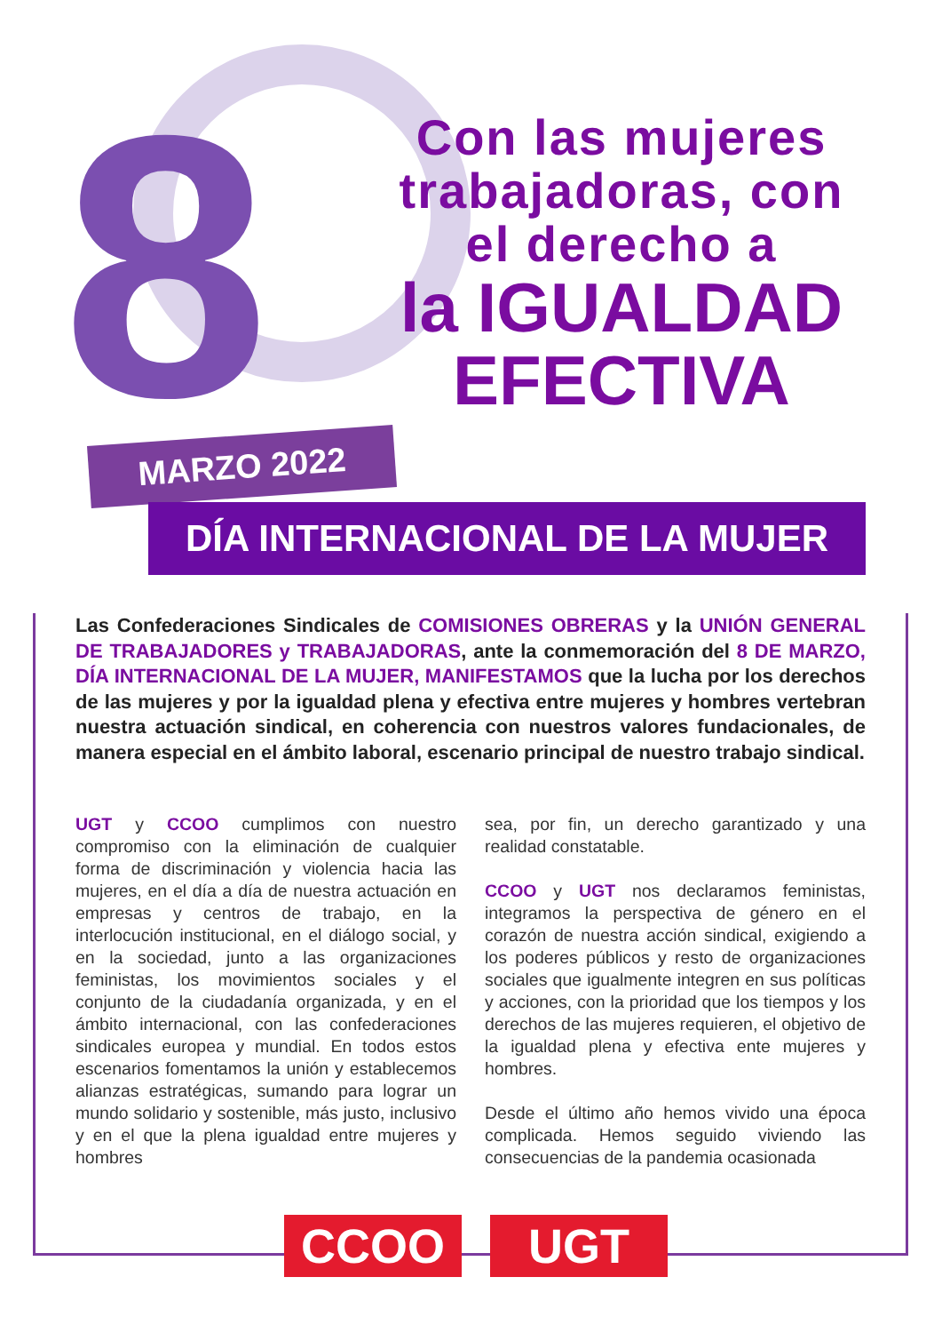8
Con las mujeres trabajadoras, con el derecho a
la IGUALDAD EFECTIVA
MARZO 2022
DÍA INTERNACIONAL DE LA MUJER
Las Confederaciones Sindicales de COMISIONES OBRERAS y la UNIÓN GENERAL DE TRABAJADORES y TRABAJADORAS, ante la conmemoración del 8 DE MARZO, DÍA INTERNACIONAL DE LA MUJER, MANIFESTAMOS que la lucha por los derechos de las mujeres y por la igualdad plena y efectiva entre mujeres y hombres vertebran nuestra actuación sindical, en coherencia con nuestros valores fundacionales, de manera especial en el ámbito laboral, escenario principal de nuestro trabajo sindical.
UGT y CCOO cumplimos con nuestro compromiso con la eliminación de cualquier forma de discriminación y violencia hacia las mujeres, en el día a día de nuestra actuación en empresas y centros de trabajo, en la interlocución institucional, en el diálogo social, y en la sociedad, junto a las organizaciones feministas, los movimientos sociales y el conjunto de la ciudadanía organizada, y en el ámbito internacional, con las confederaciones sindicales europea y mundial. En todos estos escenarios fomentamos la unión y establecemos alianzas estratégicas, sumando para lograr un mundo solidario y sostenible, más justo, inclusivo y en el que la plena igualdad entre mujeres y hombres
sea, por fin, un derecho garantizado y una realidad constatable.
CCOO y UGT nos declaramos feministas, integramos la perspectiva de género en el corazón de nuestra acción sindical, exigiendo a los poderes públicos y resto de organizaciones sociales que igualmente integren en sus políticas y acciones, con la prioridad que los tiempos y los derechos de las mujeres requieren, el objetivo de la igualdad plena y efectiva ente mujeres y hombres.
Desde el último año hemos vivido una época complicada. Hemos seguido viviendo las consecuencias de la pandemia ocasionada
CCOO UGT